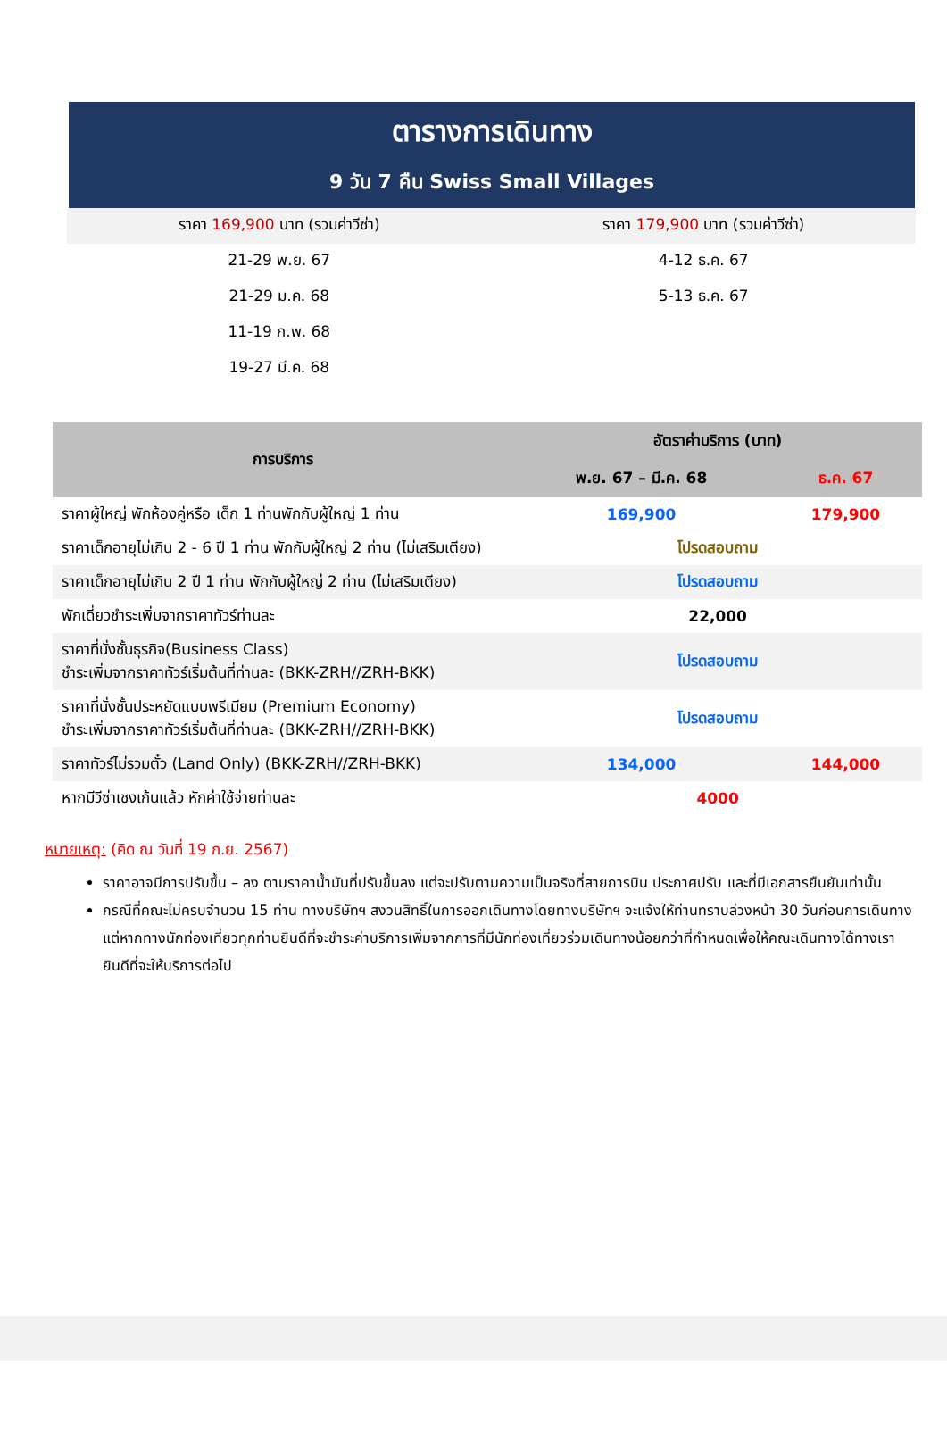ตารางการเดินทาง
9 วัน 7 คืน Swiss Small Villages
| ราคา 169,900 บาท (รวมค่าวีซ่า) | ราคา 179,900 บาท (รวมค่าวีซ่า) |
| 21-29 พ.ย. 67 | 4-12 ธ.ค. 67 |
| 21-29 ม.ค. 68 | 5-13 ธ.ค. 67 |
| 11-19 ก.พ. 68 | |
| 19-27 มี.ค. 68 | |
| การบริการ | อัตราค่าบริการ (บาท) | |
| --- | --- | --- |
| | พ.ย. 67 – มี.ค. 68 | ธ.ค. 67 |
| ราคาผู้ใหญ่ พักห้องคู่หรือ เด็ก 1 ท่านพักกับผู้ใหญ่ 1 ท่าน | 169,900 | 179,900 |
| ราคาเด็กอายุไม่เกิน 2 - 6 ปี 1 ท่าน พักกับผู้ใหญ่ 2 ท่าน (ไม่เสริมเตียง) | โปรดสอบถาม | |
| ราคาเด็กอายุไม่เกิน 2 ปี 1 ท่าน พักกับผู้ใหญ่ 2 ท่าน (ไม่เสริมเตียง) | โปรดสอบถาม | |
| พักเดี่ยวชำระเพิ่มจากราคาทัวร์ท่านละ | 22,000 | |
| ราคาที่นั่งชั้นธุรกิจ(Business Class) ชำระเพิ่มจากราคาทัวร์เริ่มต้นที่ท่านละ (BKK-ZRH//ZRH-BKK) | โปรดสอบถาม | |
| ราคาที่นั่งชั้นประหยัดแบบพรีเมียม (Premium Economy) ชำระเพิ่มจากราคาทัวร์เริ่มต้นที่ท่านละ (BKK-ZRH//ZRH-BKK) | โปรดสอบถาม | |
| ราคาทัวร์ไม่รวมตั๋ว (Land Only) (BKK-ZRH//ZRH-BKK) | 134,000 | 144,000 |
| หากมีวีซ่าเชงเก้นแล้ว หักค่าใช้จ่ายท่านละ | 4000 | |
หมายเหตุ: (คิด ณ วันที่ 19 ก.ย. 2567)
ราคาอาจมีการปรับขึ้น – ลง ตามราคาน้ำมันที่ปรับขึ้นลง แต่จะปรับตามความเป็นจริงที่สายการบิน ประกาศปรับ และที่มีเอกสารยืนยันเท่านั้น
กรณีที่คณะไม่ครบจำนวน 15 ท่าน ทางบริษัทฯ สงวนสิทธิ์ในการออกเดินทางโดยทางบริษัทฯ จะแจ้งให้ท่านทราบล่วงหน้า 30 วันก่อนการเดินทาง แต่หากทางนักท่องเที่ยวทุกท่านยินดีที่จะชำระค่าบริการเพิ่มจากการที่มีนักท่องเที่ยวร่วมเดินทางน้อยกว่าที่กำหนดเพื่อให้คณะเดินทางได้ทางเรายินดีที่จะให้บริการต่อไป